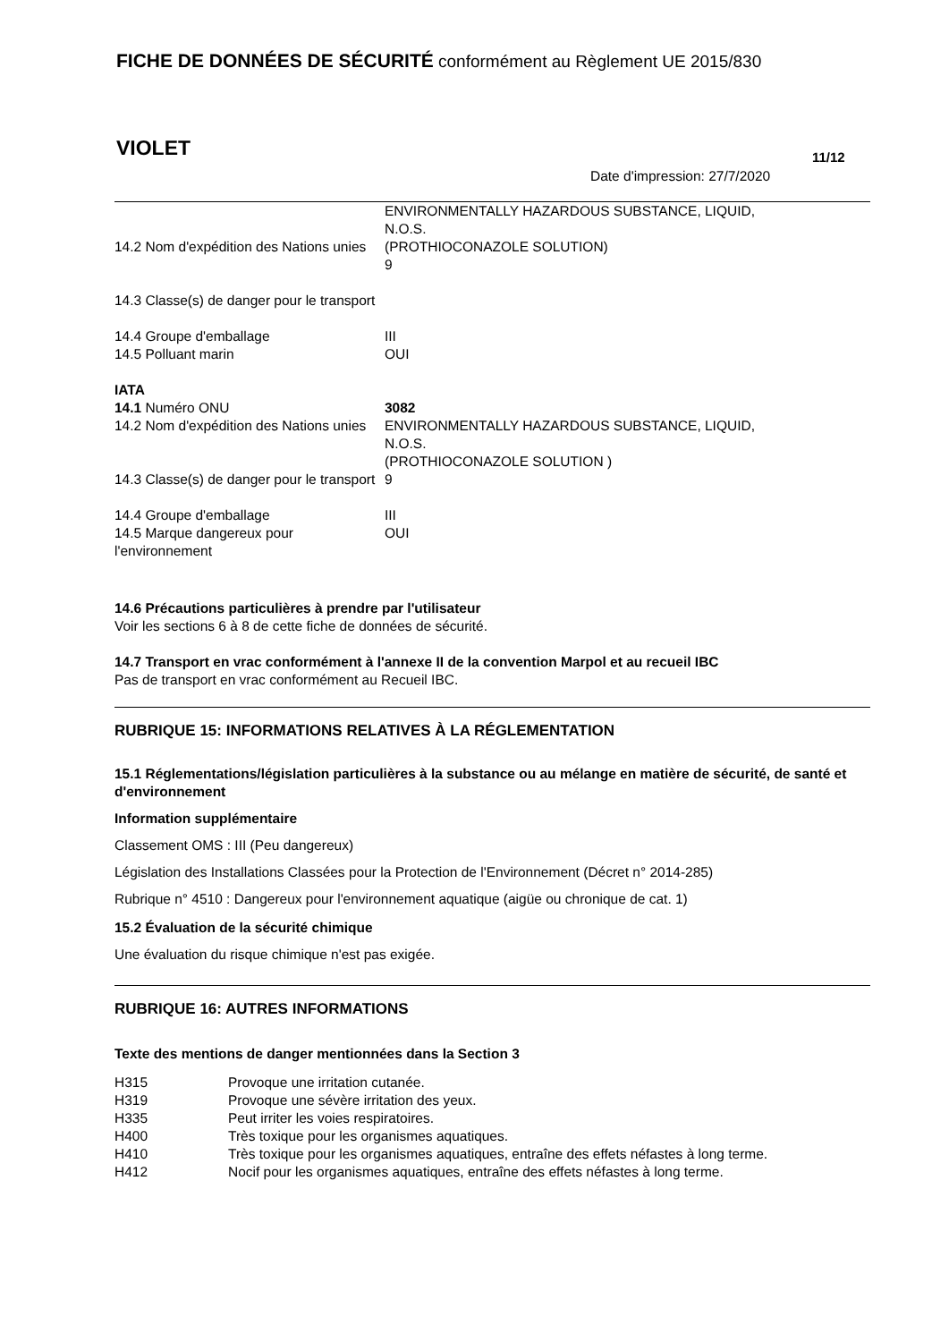FICHE DE DONNÉES DE SÉCURITÉ conformément au Règlement UE 2015/830
VIOLET 11/12
Date d'impression: 27/7/2020
| 14.2 Nom d'expédition des Nations unies | ENVIRONMENTALLY HAZARDOUS SUBSTANCE, LIQUID, N.O.S. (PROTHIOCONAZOLE SOLUTION) 9 |
| 14.3 Classe(s) de danger pour le transport | |
| 14.4 Groupe d'emballage | III |
| 14.5 Polluant marin | OUI |
| IATA | |
| 14.1 Numéro ONU | 3082 |
| 14.2 Nom d'expédition des Nations unies | ENVIRONMENTALLY HAZARDOUS SUBSTANCE, LIQUID, N.O.S. (PROTHIOCONAZOLE SOLUTION ) |
| 14.3 Classe(s) de danger pour le transport | 9 |
| 14.4 Groupe d'emballage | III |
| 14.5 Marque dangereux pour l'environnement | OUI |
14.6 Précautions particulières à prendre par l'utilisateur
Voir les sections 6 à 8 de cette fiche de données de sécurité.
14.7 Transport en vrac conformément à l'annexe II de la convention Marpol et au recueil IBC
Pas de transport en vrac conformément au Recueil IBC.
RUBRIQUE 15: INFORMATIONS RELATIVES À LA RÉGLEMENTATION
15.1 Réglementations/législation particulières à la substance ou au mélange en matière de sécurité, de santé et d'environnement
Information supplémentaire
Classement OMS : III (Peu dangereux)
Législation des Installations Classées pour la Protection de l'Environnement (Décret n° 2014-285)
Rubrique n° 4510 : Dangereux pour l'environnement aquatique (aigüe ou chronique de cat. 1)
15.2 Évaluation de la sécurité chimique
Une évaluation du risque chimique n'est pas exigée.
RUBRIQUE 16: AUTRES INFORMATIONS
Texte des mentions de danger mentionnées dans la Section 3
| H315 | Provoque une irritation cutanée. |
| H319 | Provoque une sévère irritation des yeux. |
| H335 | Peut irriter les voies respiratoires. |
| H400 | Très toxique pour les organismes aquatiques. |
| H410 | Très toxique pour les organismes aquatiques, entraîne des effets néfastes à long terme. |
| H412 | Nocif pour les organismes aquatiques, entraîne des effets néfastes à long terme. |